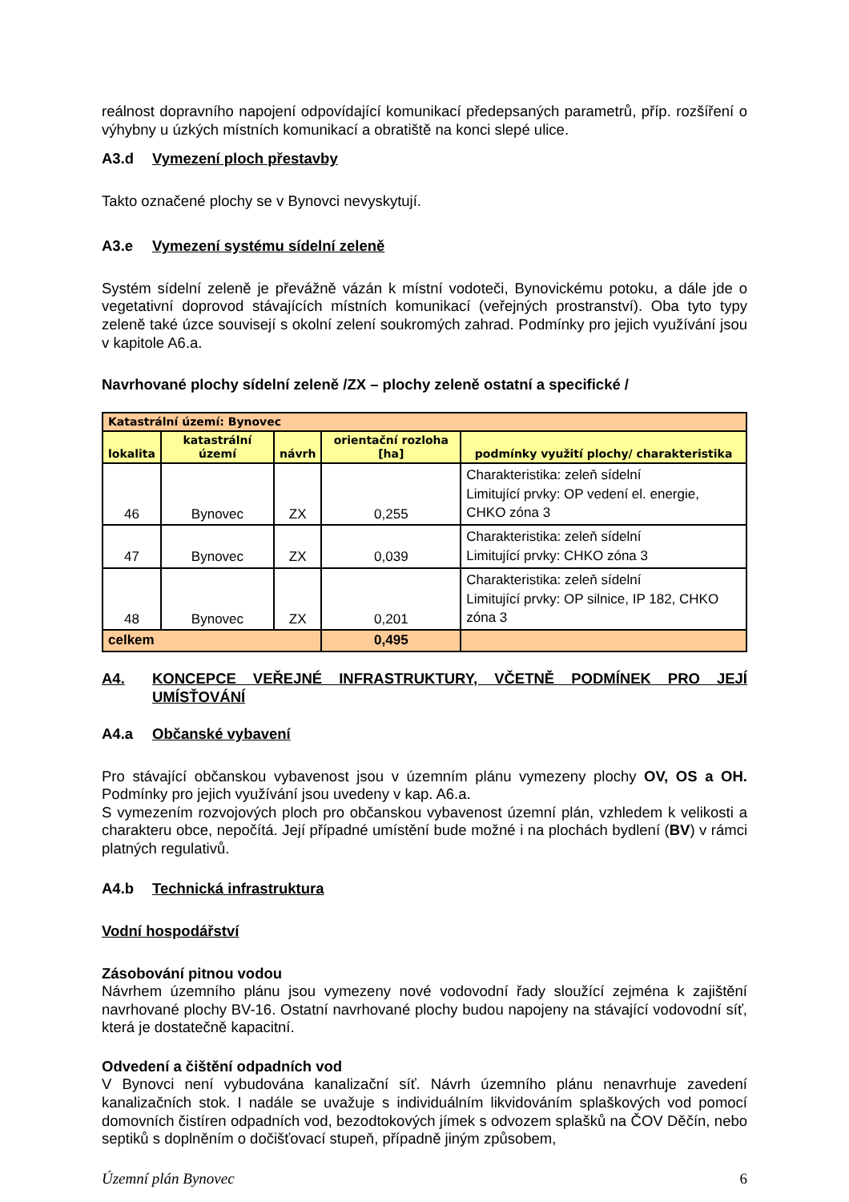reálnost dopravního napojení odpovídající komunikací předepsaných parametrů, příp. rozšíření o výhybny u úzkých místních komunikací a obratiště na konci slepé ulice.
A3.d Vymezení ploch přestavby
Takto označené plochy se v Bynovci nevyskytují.
A3.e Vymezení systému sídelní zeleně
Systém sídelní zeleně je převážně vázán k místní vodoteči, Bynovickému potoku, a dále jde o vegetativní doprovod stávajících místních komunikací (veřejných prostranství). Oba tyto typy zeleně také úzce souvisejí s okolní zelení soukromých zahrad. Podmínky pro jejich využívání jsou v kapitole A6.a.
Navrhované plochy sídelní zeleně /ZX – plochy zeleně ostatní a specifické /
| Katastrální území: Bynovec | | | | |
| lokalita | katastrální území | návrh | orientační rozloha [ha] | podmínky využití plochy/ charakteristika |
| 46 | Bynovec | ZX | 0,255 | Charakteristika: zeleň sídelní Limitující prvky: OP vedení el. energie, CHKO zóna 3 |
| 47 | Bynovec | ZX | 0,039 | Charakteristika: zeleň sídelní Limitující prvky: CHKO zóna 3 |
| 48 | Bynovec | ZX | 0,201 | Charakteristika: zeleň sídelní Limitující prvky: OP silnice, IP 182, CHKO zóna 3 |
| celkem | | | 0,495 | |
A4. KONCEPCE VEŘEJNÉ INFRASTRUKTURY, VČETNĚ PODMÍNEK PRO JEJÍ UMÍSŤOVÁNÍ
A4.a Občanské vybavení
Pro stávající občanskou vybavenost jsou v územním plánu vymezeny plochy OV, OS a OH. Podmínky pro jejich využívání jsou uvedeny v kap. A6.a.
S vymezením rozvojových ploch pro občanskou vybavenost územní plán, vzhledem k velikosti a charakteru obce, nepočítá. Její případné umístění bude možné i na plochách bydlení (BV) v rámci platných regulativů.
A4.b Technická infrastruktura
Vodní hospodářství
Zásobování pitnou vodou
Návrhem územního plánu jsou vymezeny nové vodovodní řady sloužící zejména k zajištění navrhované plochy BV-16. Ostatní navrhované plochy budou napojeny na stávající vodovodní síť, která je dostatečně kapacitní.
Odvedení a čištění odpadních vod
V Bynovci není vybudována kanalizační síť. Návrh územního plánu nenavrhuje zavedení kanalizačních stok. I nadále se uvažuje s individuálním likvidováním splaškových vod pomocí domovních čistíren odpadních vod, bezodtokových jímek s odvozem splašků na ČOV Děčín, nebo septiků s doplněním o dočišťovací stupeň, případně jiným způsobem,
Územní plán Bynovec 6